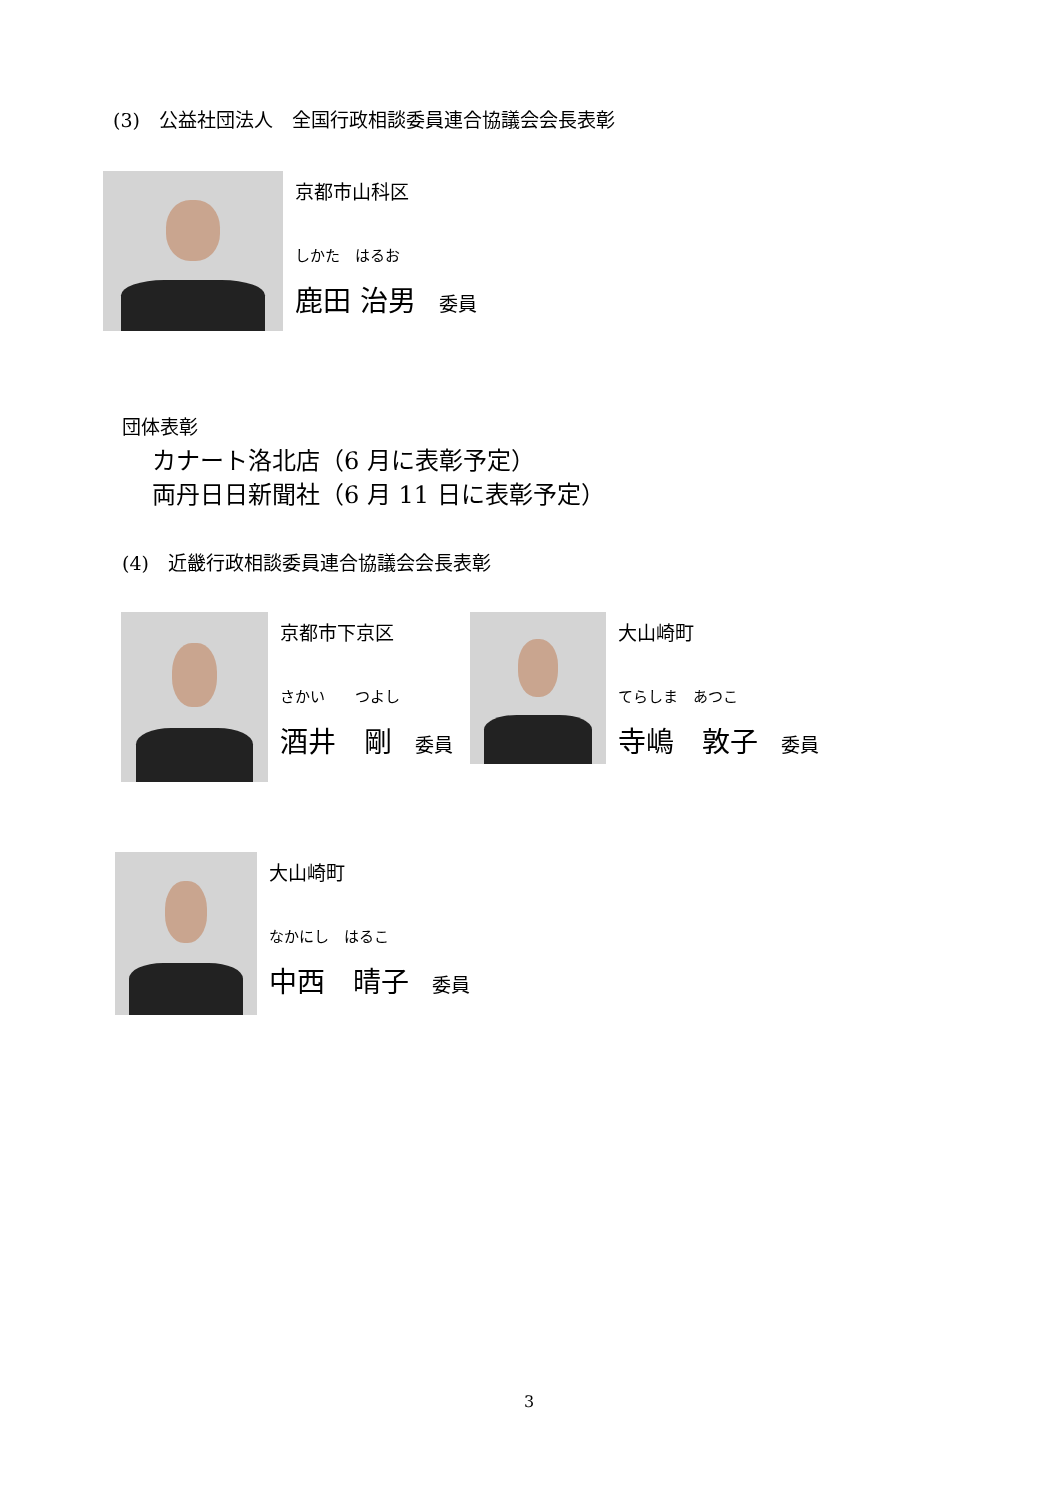(3)　公益社団法人　全国行政相談委員連合協議会会長表彰
京都市山科区
しかた　はるお
鹿田 治男 委員
団体表彰
カナート洛北店（6 月に表彰予定）
両丹日日新聞社（6 月 11 日に表彰予定）
(4)　近畿行政相談委員連合協議会会長表彰
京都市下京区
さかい　　つよし
酒井　剛 委員
大山崎町
てらしま　あつこ
寺嶋　敦子 委員
大山崎町
なかにし　はるこ
中西　晴子 委員
3